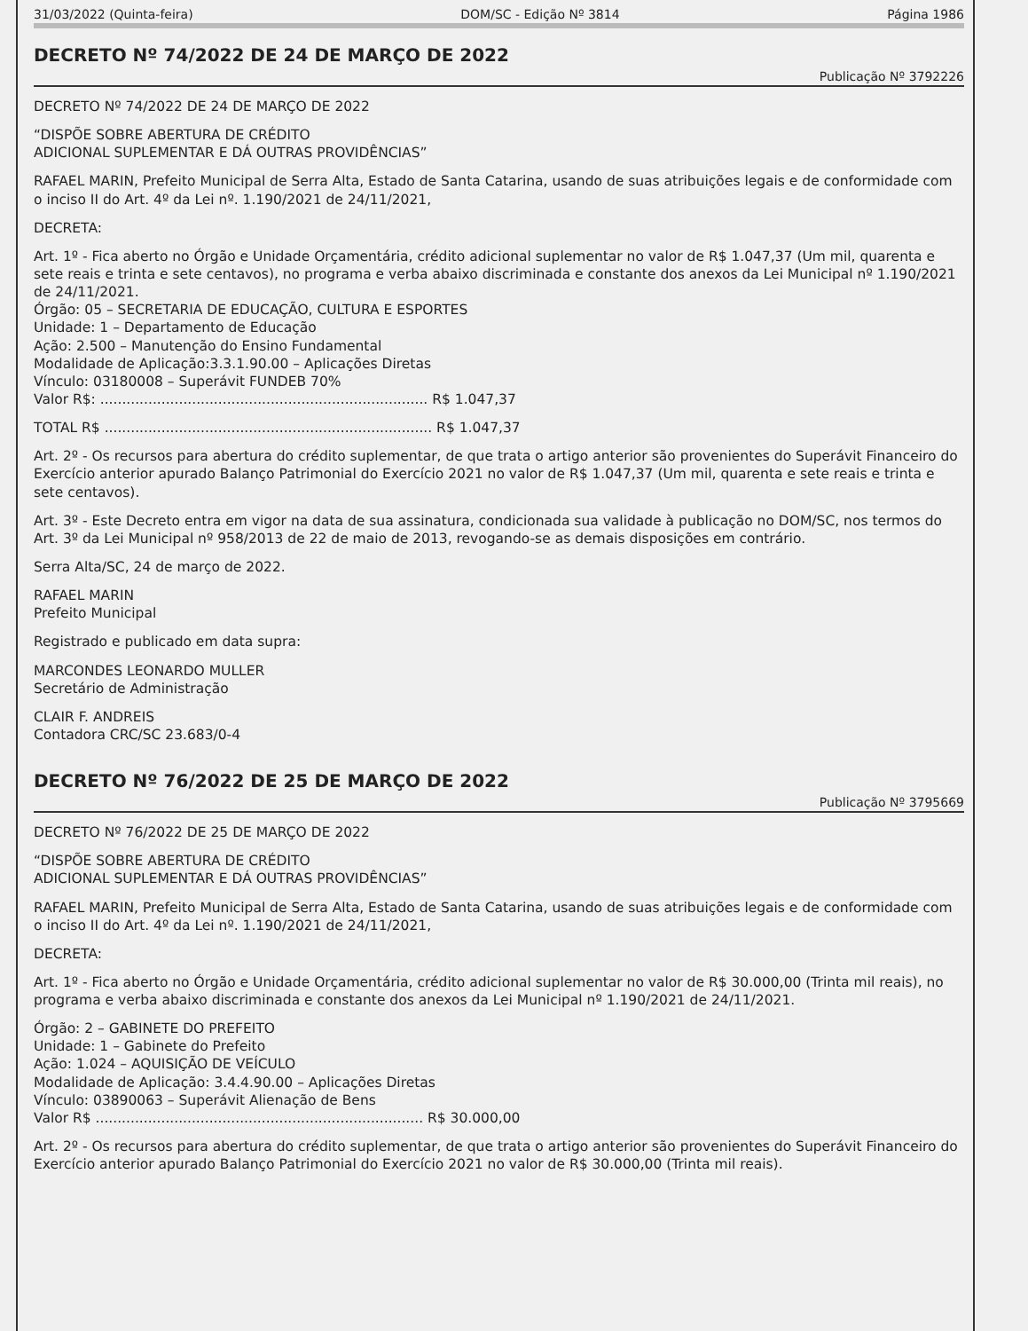31/03/2022 (Quinta-feira) DOM/SC - Edição Nº 3814 Página 1986
DECRETO Nº 74/2022 DE 24 DE MARÇO DE 2022
Publicação Nº 3792226
DECRETO Nº 74/2022 DE 24 DE MARÇO DE 2022
“DISPÕE SOBRE ABERTURA DE CRÉDITO
ADICIONAL SUPLEMENTAR E DÁ OUTRAS PROVIDÊNCIAS”
RAFAEL MARIN, Prefeito Municipal de Serra Alta, Estado de Santa Catarina, usando de suas atribuições legais e de conformidade com o inciso II do Art. 4º da Lei nº. 1.190/2021 de 24/11/2021,
DECRETA:
Art. 1º - Fica aberto no Órgão e Unidade Orçamentária, crédito adicional suplementar no valor de R$ 1.047,37 (Um mil, quarenta e sete reais e trinta e sete centavos), no programa e verba abaixo discriminada e constante dos anexos da Lei Municipal nº 1.190/2021 de 24/11/2021.
Órgão: 05 – SECRETARIA DE EDUCAÇÃO, CULTURA E ESPORTES
Unidade: 1 – Departamento de Educação
Ação: 2.500 – Manutenção do Ensino Fundamental
Modalidade de Aplicação:3.3.1.90.00 – Aplicações Diretas
Vínculo: 03180008 – Superávit FUNDEB 70%
Valor R$: ........................................................................... R$ 1.047,37
TOTAL R$ ........................................................................... R$ 1.047,37
Art. 2º - Os recursos para abertura do crédito suplementar, de que trata o artigo anterior são provenientes do Superávit Financeiro do Exercício anterior apurado Balanço Patrimonial do Exercício 2021 no valor de R$ 1.047,37 (Um mil, quarenta e sete reais e trinta e sete centavos).
Art. 3º - Este Decreto entra em vigor na data de sua assinatura, condicionada sua validade à publicação no DOM/SC, nos termos do Art. 3º da Lei Municipal nº 958/2013 de 22 de maio de 2013, revogando-se as demais disposições em contrário.
Serra Alta/SC, 24 de março de 2022.
RAFAEL MARIN
Prefeito Municipal
Registrado e publicado em data supra:
MARCONDES LEONARDO MULLER
Secretário de Administração
CLAIR F. ANDREIS
Contadora CRC/SC 23.683/0-4
DECRETO Nº 76/2022 DE 25 DE MARÇO DE 2022
Publicação Nº 3795669
DECRETO Nº 76/2022 DE 25 DE MARÇO DE 2022
“DISPÕE SOBRE ABERTURA DE CRÉDITO
ADICIONAL SUPLEMENTAR E DÁ OUTRAS PROVIDÊNCIAS”
RAFAEL MARIN, Prefeito Municipal de Serra Alta, Estado de Santa Catarina, usando de suas atribuições legais e de conformidade com o inciso II do Art. 4º da Lei nº. 1.190/2021 de 24/11/2021,
DECRETA:
Art. 1º - Fica aberto no Órgão e Unidade Orçamentária, crédito adicional suplementar no valor de R$ 30.000,00 (Trinta mil reais), no programa e verba abaixo discriminada e constante dos anexos da Lei Municipal nº 1.190/2021 de 24/11/2021.
Órgão: 2 – GABINETE DO PREFEITO
Unidade: 1 – Gabinete do Prefeito
Ação: 1.024 – AQUISIÇÃO DE VEÍCULO
Modalidade de Aplicação: 3.4.4.90.00 – Aplicações Diretas
Vínculo: 03890063 – Superávit Alienação de Bens
Valor R$ ........................................................................... R$ 30.000,00
Art. 2º - Os recursos para abertura do crédito suplementar, de que trata o artigo anterior são provenientes do Superávit Financeiro do Exercício anterior apurado Balanço Patrimonial do Exercício 2021 no valor de R$ 30.000,00 (Trinta mil reais).